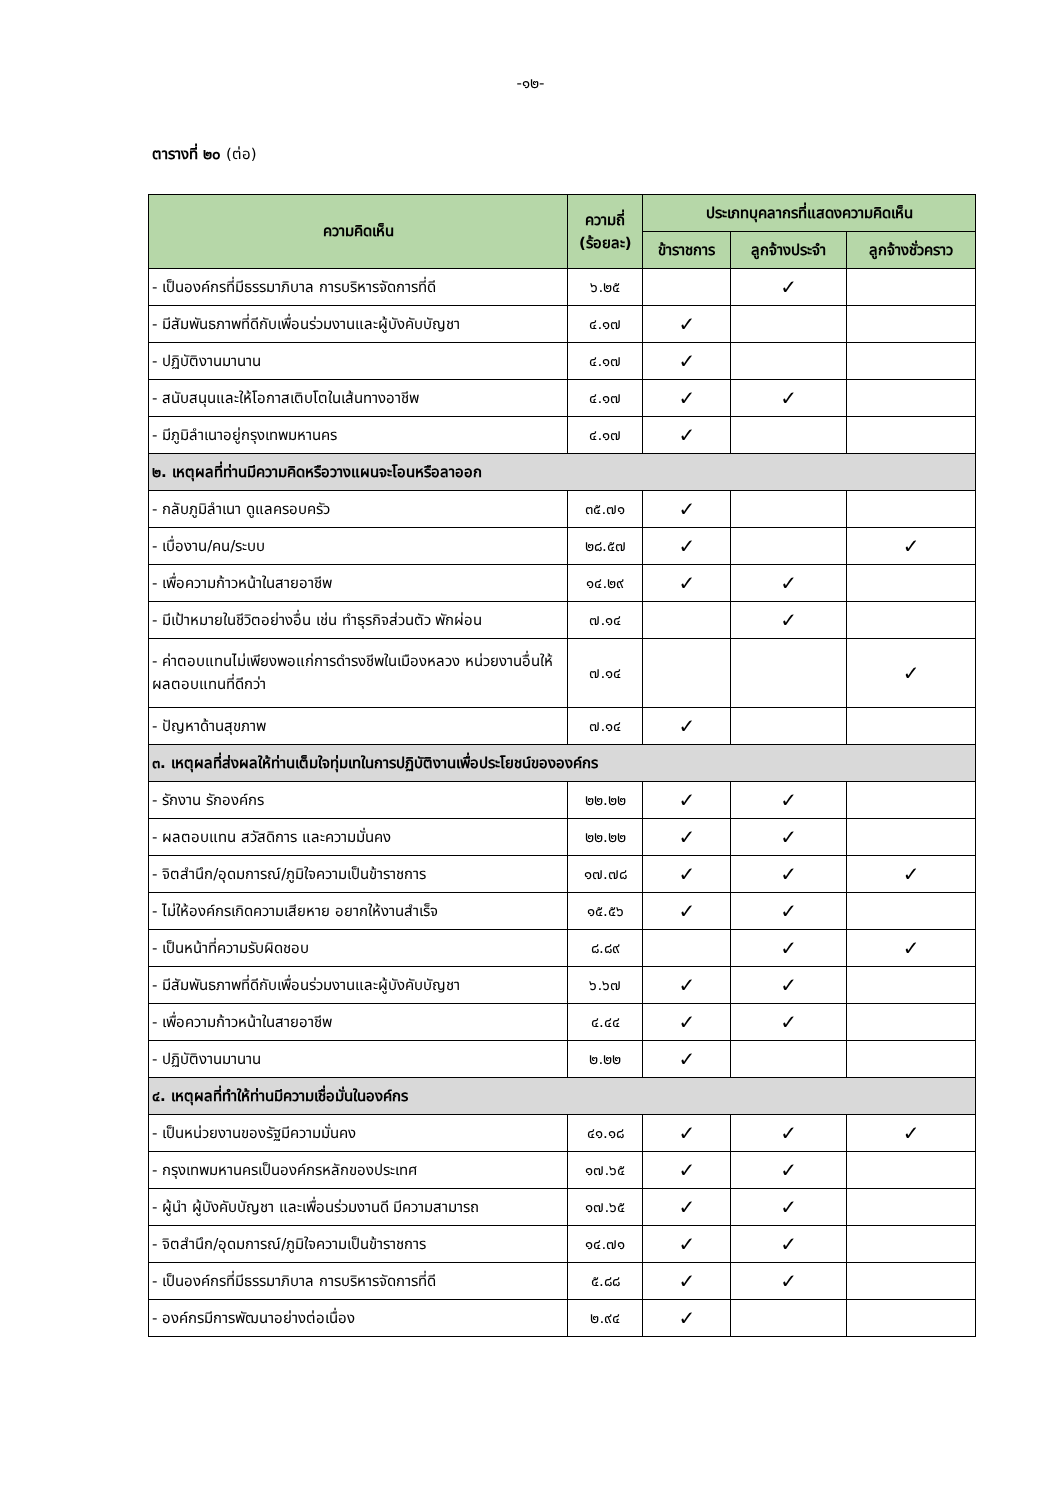-๑๒-
ตารางที่ ๒๐ (ต่อ)
| ความคิดเห็น | ความถี่ (ร้อยละ) | ประเภทบุคลากรที่แสดงความคิดเห็น | | |
| --- | --- | --- | --- | --- |
| | | ข้าราชการ | ลูกจ้างประจำ | ลูกจ้างชั่วคราว |
| - เป็นองค์กรที่มีธรรมาภิบาล การบริหารจัดการที่ดี | ๖.๒๕ | | ✓ | |
| - มีสัมพันธภาพที่ดีกับเพื่อนร่วมงานและผู้บังคับบัญชา | ๔.๑๗ | ✓ | | |
| - ปฏิบัติงานมานาน | ๔.๑๗ | ✓ | | |
| - สนับสนุนและให้โอกาสเติบโตในเส้นทางอาชีพ | ๔.๑๗ | ✓ | ✓ | |
| - มีภูมิลำเนาอยู่กรุงเทพมหานคร | ๔.๑๗ | ✓ | | |
| ๒. เหตุผลที่ท่านมีความคิดหรือวางแผนจะโอนหรือลาออก | | | | |
| - กลับภูมิลำเนา ดูแลครอบครัว | ๓๕.๗๑ | ✓ | | |
| - เบื่องาน/คน/ระบบ | ๒๘.๕๗ | ✓ | | ✓ |
| - เพื่อความก้าวหน้าในสายอาชีพ | ๑๔.๒๙ | ✓ | ✓ | |
| - มีเป้าหมายในชีวิตอย่างอื่น เช่น ทำธุรกิจส่วนตัว พักผ่อน | ๗.๑๔ | | ✓ | |
| - ค่าตอบแทนไม่เพียงพอแก่การดำรงชีพในเมืองหลวง หน่วยงานอื่นให้ผลตอบแทนที่ดีกว่า | ๗.๑๔ | | | ✓ |
| - ปัญหาด้านสุขภาพ | ๗.๑๔ | ✓ | | |
| ๓. เหตุผลที่ส่งผลให้ท่านเต็มใจทุ่มเทในการปฏิบัติงานเพื่อประโยชน์ขององค์กร | | | | |
| - รักงาน รักองค์กร | ๒๒.๒๒ | ✓ | ✓ | |
| - ผลตอบแทน สวัสดิการ และความมั่นคง | ๒๒.๒๒ | ✓ | ✓ | |
| - จิตสำนึก/อุดมการณ์/ภูมิใจความเป็นข้าราชการ | ๑๗.๗๘ | ✓ | ✓ | ✓ |
| - ไม่ให้องค์กรเกิดความเสียหาย อยากให้งานสำเร็จ | ๑๕.๕๖ | ✓ | ✓ | |
| - เป็นหน้าที่ความรับผิดชอบ | ๘.๘๙ | | ✓ | ✓ |
| - มีสัมพันธภาพที่ดีกับเพื่อนร่วมงานและผู้บังคับบัญชา | ๖.๖๗ | ✓ | ✓ | |
| - เพื่อความก้าวหน้าในสายอาชีพ | ๔.๔๔ | ✓ | ✓ | |
| - ปฏิบัติงานมานาน | ๒.๒๒ | ✓ | | |
| ๔. เหตุผลที่ทำให้ท่านมีความเชื่อมั่นในองค์กร | | | | |
| - เป็นหน่วยงานของรัฐมีความมั่นคง | ๔๑.๑๘ | ✓ | ✓ | ✓ |
| - กรุงเทพมหานครเป็นองค์กรหลักของประเทศ | ๑๗.๖๕ | ✓ | ✓ | |
| - ผู้นำ ผู้บังคับบัญชา และเพื่อนร่วมงานดี มีความสามารถ | ๑๗.๖๕ | ✓ | ✓ | |
| - จิตสำนึก/อุดมการณ์/ภูมิใจความเป็นข้าราชการ | ๑๔.๗๑ | ✓ | ✓ | |
| - เป็นองค์กรที่มีธรรมาภิบาล การบริหารจัดการที่ดี | ๕.๘๘ | ✓ | ✓ | |
| - องค์กรมีการพัฒนาอย่างต่อเนื่อง | ๒.๙๔ | ✓ | | |